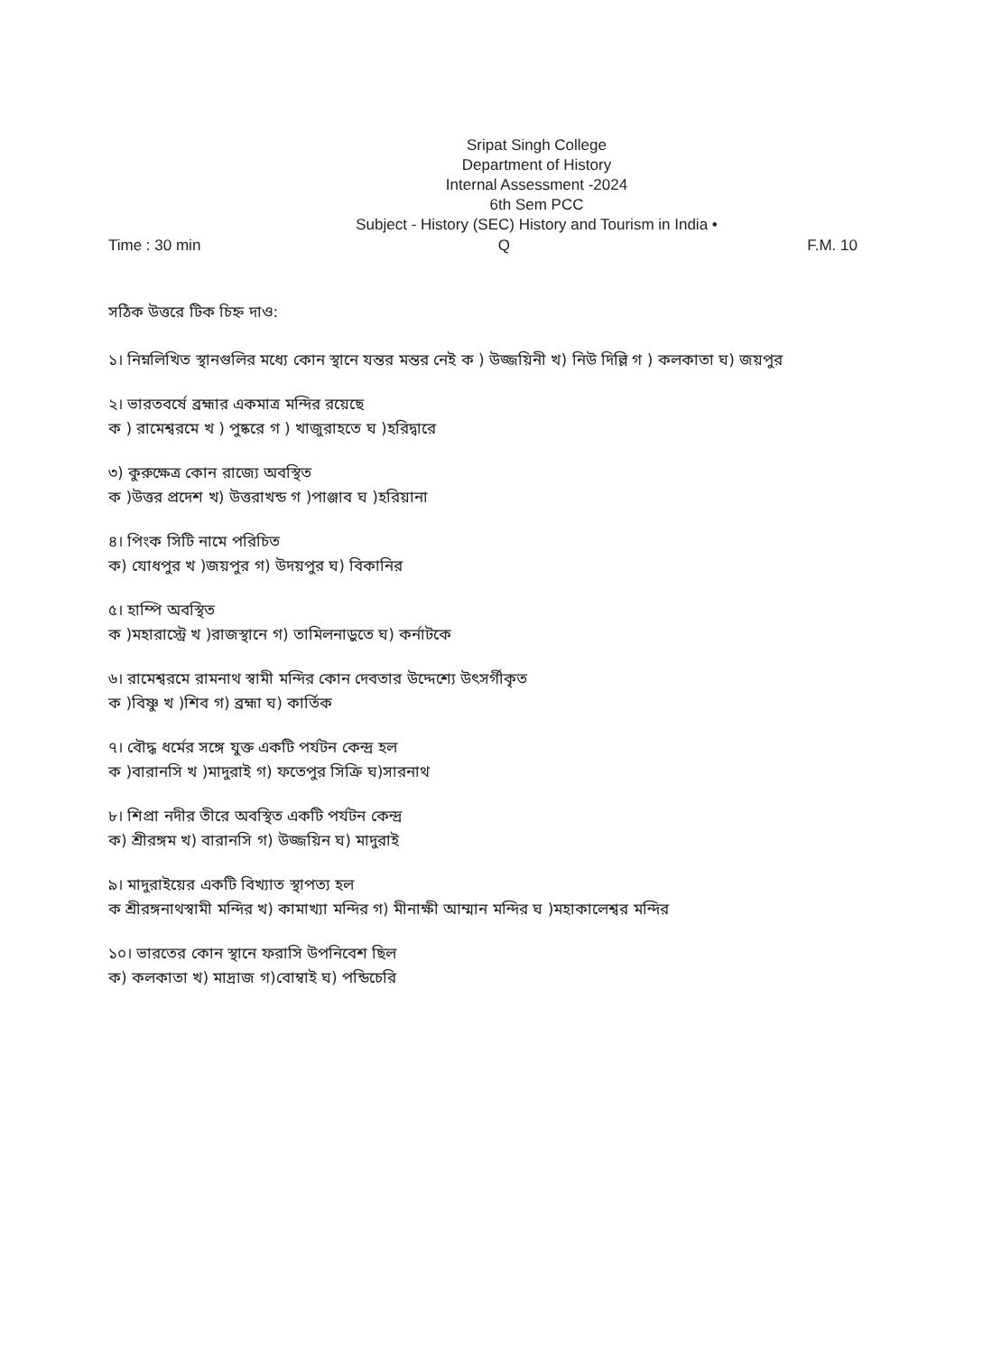Sripat Singh College
Department of History
Internal Assessment -2024
6th Sem PCC
Subject - History (SEC) History and Tourism in India •
Time : 30 min Q F.M. 10
সঠিক উত্তরে টিক চিহ্ন দাও:
১। নিম্নলিখিত স্থানগুলির মধ্যে কোন স্থানে যন্তর মন্তর নেই ক ) উজ্জয়িনী খ) নিউ দিল্লি গ ) কলকাতা ঘ) জয়পুর
২। ভারতবর্ষে ব্রহ্মার একমাত্র মন্দির রয়েছে
ক ) রামেশ্বরমে খ ) পুষ্করে গ ) খাজুরাহতে ঘ )হরিদ্বারে
৩) কুরুক্ষেত্র কোন রাজ্যে অবস্থিত
ক )উত্তর প্রদেশ খ) উত্তরাখন্ড গ )পাঞ্জাব ঘ )হরিয়ানা
৪। পিংক সিটি নামে পরিচিত
ক) যোধপুর খ )জয়পুর গ) উদয়পুর ঘ) বিকানির
৫। হাম্পি অবস্থিত
ক )মহারাস্ট্রে খ )রাজস্থানে গ) তামিলনাড়ুতে ঘ) কর্নাটকে
৬। রামেশ্বরমে রামনাথ স্বামী মন্দির কোন দেবতার উদ্দেশ্যে উৎসর্গীকৃত
ক )বিষ্ণু খ )শিব গ) ব্রহ্মা ঘ) কার্তিক
৭। বৌদ্ধ ধর্মের সঙ্গে যুক্ত একটি পর্যটন কেন্দ্র হল
ক )বারানসি খ )মাদুরাই গ) ফতেপুর সিক্রি ঘ)সারনাথ
৮। শিপ্রা নদীর তীরে অবস্থিত একটি পর্যটন কেন্দ্র
ক) শ্রীরঙ্গম খ) বারানসি গ) উজ্জয়িন ঘ) মাদুরাই
৯। মাদুরাইয়ের একটি বিখ্যাত স্থাপত্য হল
ক শ্রীরঙ্গনাথস্বামী মন্দির খ) কামাখ্যা মন্দির গ) মীনাক্ষী আম্মান মন্দির ঘ )মহাকালেশ্বর মন্দির
১০। ভারতের কোন স্থানে ফরাসি উপনিবেশ ছিল
ক) কলকাতা খ) মাদ্রাজ গ)বোম্বাই ঘ) পন্ডিচেরি